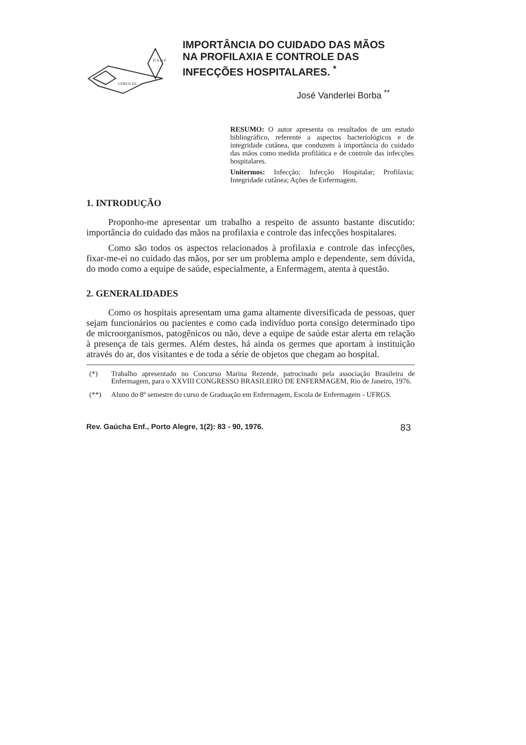D A O P
UFRGS EE
IMPORTÂNCIA DO CUIDADO DAS MÃOS
NA PROFILAXIA E CONTROLE DAS
INFECÇÕES HOSPITALARES. <sup>*</sup>
José Vanderlei Borba <sup>**</sup>
RESUMO: O autor apresenta os resultados de um estudo bibliográfico, referente a aspectos bacteriológicos e de integridade cutânea, que conduzem à importância do cuidado das mãos como medida profilática e de controle das infecções hospitalares.
Unitermos: Infecção; Infecção Hospitalar; Profilaxia; Integridade cutânea; Ações de Enfermagem.
1. INTRODUÇÃO
Proponho-me apresentar um trabalho a respeito de assunto bastante discutido: importância do cuidado das mãos na profilaxia e controle das infecções hospitalares.
Como são todos os aspectos relacionados à profilaxia e controle das infecções, fixar-me-ei no cuidado das mãos, por ser um problema amplo e dependente, sem dúvida, do modo como a equipe de saúde, especialmente, a Enfermagem, atenta à questão.
2. GENERALIDADES
Como os hospitais apresentam uma gama altamente diversificada de pessoas, quer sejam funcionários ou pacientes e como cada indivíduo porta consigo determinado tipo de microorganismos, patogênicos ou não, deve a equipe de saúde estar alerta em relação à presença de tais germes. Além destes, há ainda os germes que aportam à instituição através do ar, dos visitantes e de toda a série de objetos que chegam ao hospital.
(*) Trabalho apresentado no Concurso Marina Rezende, patrocinado pela associação Brasileira de Enfermagem, para o XXVIII CONGRESSO BRASILEIRO DE ENFERMAGEM, Rio de Janeiro, 1976.
(**) Aluno do 8º semestre do curso de Graduação em Enfermagem, Escola de Enfermagem - UFRGS.
Rev. Gaúcha Enf., Porto Alegre, 1(2): 83 - 90, 1976. 83